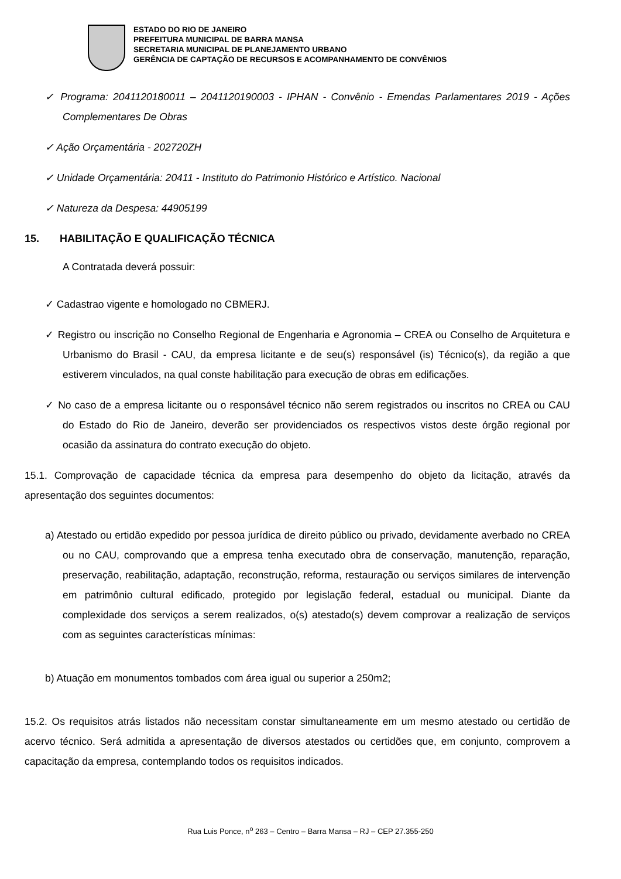ESTADO DO RIO DE JANEIRO
PREFEITURA MUNICIPAL DE BARRA MANSA
SECRETARIA MUNICIPAL DE PLANEJAMENTO URBANO
GERÊNCIA DE CAPTAÇÃO DE RECURSOS E ACOMPANHAMENTO DE CONVÊNIOS
✓ Programa: 2041120180011 – 2041120190003 - IPHAN - Convênio - Emendas Parlamentares 2019 - Ações Complementares De Obras
✓ Ação Orçamentária - 202720ZH
✓ Unidade Orçamentária: 20411 - Instituto do Patrimonio Histórico e Artístico. Nacional
✓ Natureza da Despesa: 44905199
15. HABILITAÇÃO E QUALIFICAÇÃO TÉCNICA
A Contratada deverá possuir:
✓ Cadastrao vigente e homologado no CBMERJ.
✓ Registro ou inscrição no Conselho Regional de Engenharia e Agronomia – CREA ou Conselho de Arquitetura e Urbanismo do Brasil - CAU, da empresa licitante e de seu(s) responsável (is) Técnico(s), da região a que estiverem vinculados, na qual conste habilitação para execução de obras em edificações.
✓ No caso de a empresa licitante ou o responsável técnico não serem registrados ou inscritos no CREA ou CAU do Estado do Rio de Janeiro, deverão ser providenciados os respectivos vistos deste órgão regional por ocasião da assinatura do contrato execução do objeto.
15.1. Comprovação de capacidade técnica da empresa para desempenho do objeto da licitação, através da apresentação dos seguintes documentos:
a) Atestado ou ertidão expedido por pessoa jurídica de direito público ou privado, devidamente averbado no CREA ou no CAU, comprovando que a empresa tenha executado obra de conservação, manutenção, reparação, preservação, reabilitação, adaptação, reconstrução, reforma, restauração ou serviços similares de intervenção em patrimônio cultural edificado, protegido por legislação federal, estadual ou municipal. Diante da complexidade dos serviços a serem realizados, o(s) atestado(s) devem comprovar a realização de serviços com as seguintes características mínimas:
b) Atuação em monumentos tombados com área igual ou superior a 250m2;
15.2. Os requisitos atrás listados não necessitam constar simultaneamente em um mesmo atestado ou certidão de acervo técnico. Será admitida a apresentação de diversos atestados ou certidões que, em conjunto, comprovem a capacitação da empresa, contemplando todos os requisitos indicados.
Rua Luis Ponce, n<sup>o</sup> 263 – Centro – Barra Mansa – RJ – CEP 27.355-250